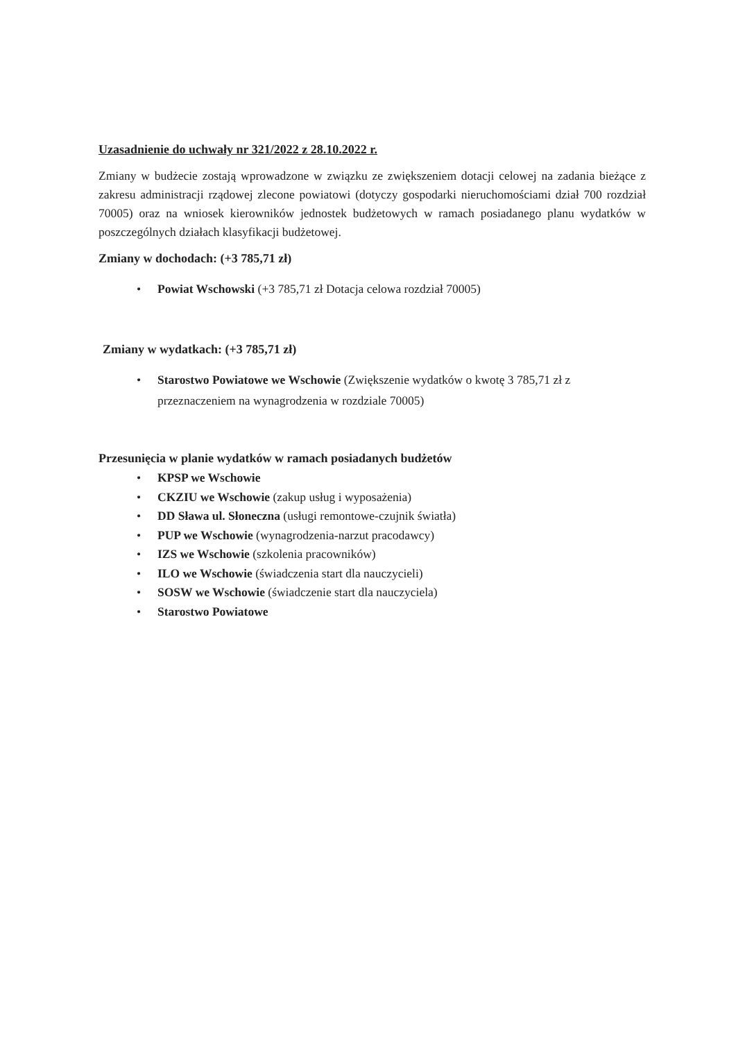Uzasadnienie do uchwały nr 321/2022 z 28.10.2022 r.
Zmiany w budżecie zostają wprowadzone w związku ze zwiększeniem dotacji celowej na zadania bieżące z zakresu administracji rządowej zlecone powiatowi (dotyczy gospodarki nieruchomościami dział 700 rozdział 70005) oraz na wniosek kierowników jednostek budżetowych w ramach posiadanego planu wydatków w poszczególnych działach klasyfikacji budżetowej.
Zmiany w dochodach: (+3 785,71 zł)
• Powiat Wschowski (+3 785,71 zł Dotacja celowa rozdział 70005)
Zmiany w wydatkach: (+3 785,71 zł)
• Starostwo Powiatowe we Wschowie (Zwiększenie wydatków o kwotę 3 785,71 zł z przeznaczeniem na wynagrodzenia w rozdziale 70005)
Przesunięcia w planie wydatków w ramach posiadanych budżetów
• KPSP we Wschowie
• CKZIU we Wschowie (zakup usług i wyposażenia)
• DD Sława ul. Słoneczna (usługi remontowe-czujnik światła)
• PUP we Wschowie (wynagrodzenia-narzut pracodawcy)
• IZS we Wschowie (szkolenia pracowników)
• ILO we Wschowie (świadczenia start dla nauczycieli)
• SOSW we Wschowie (świadczenie start dla nauczyciela)
• Starostwo Powiatowe